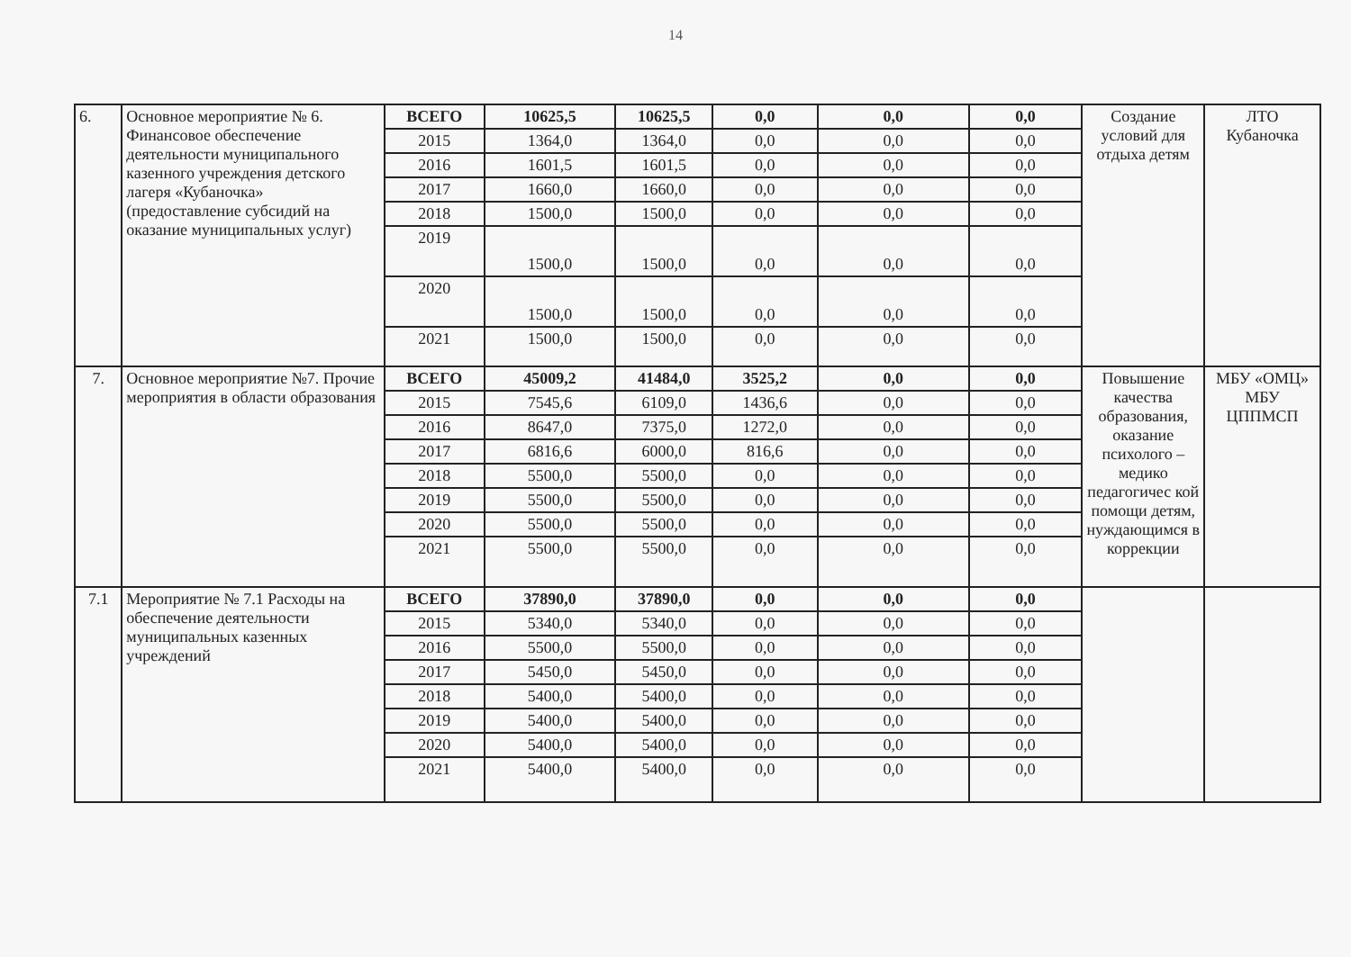14
| 6. | Основное мероприятие № 6. Финансовое обеспечение деятельности муниципального казенного учреждения детского лагеря «Кубаночка» (предоставление субсидий на оказание муниципальных услуг) | ВСЕГО | 10625,5 | 10625,5 | 0,0 | 0,0 | 0,0 | Создание условий для отдыха детям | ЛТО Кубаночка |
| | | 2015 | 1364,0 | 1364,0 | 0,0 | 0,0 | 0,0 | | |
| | | 2016 | 1601,5 | 1601,5 | 0,0 | 0,0 | 0,0 | | |
| | | 2017 | 1660,0 | 1660,0 | 0,0 | 0,0 | 0,0 | | |
| | | 2018 | 1500,0 | 1500,0 | 0,0 | 0,0 | 0,0 | | |
| | | 2019 | 1500,0 | 1500,0 | 0,0 | 0,0 | 0,0 | | |
| | | 2020 | 1500,0 | 1500,0 | 0,0 | 0,0 | 0,0 | | |
| | | 2021 | 1500,0 | 1500,0 | 0,0 | 0,0 | 0,0 | | |
| 7. | Основное мероприятие №7. Прочие мероприятия в области образования | ВСЕГО | 45009,2 | 41484,0 | 3525,2 | 0,0 | 0,0 | Повышение качества образования, оказание психолого – медико педагогичес кой помощи детям, нуждающимся в коррекции | МБУ «ОМЦ» МБУ ЦППМСП |
| | | 2015 | 7545,6 | 6109,0 | 1436,6 | 0,0 | 0,0 | | |
| | | 2016 | 8647,0 | 7375,0 | 1272,0 | 0,0 | 0,0 | | |
| | | 2017 | 6816,6 | 6000,0 | 816,6 | 0,0 | 0,0 | | |
| | | 2018 | 5500,0 | 5500,0 | 0,0 | 0,0 | 0,0 | | |
| | | 2019 | 5500,0 | 5500,0 | 0,0 | 0,0 | 0,0 | | |
| | | 2020 | 5500,0 | 5500,0 | 0,0 | 0,0 | 0,0 | | |
| | | 2021 | 5500,0 | 5500,0 | 0,0 | 0,0 | 0,0 | | |
| 7.1 | Мероприятие № 7.1 Расходы на обеспечение деятельности муниципальных казенных учреждений | ВСЕГО | 37890,0 | 37890,0 | 0,0 | 0,0 | 0,0 | | |
| | | 2015 | 5340,0 | 5340,0 | 0,0 | 0,0 | 0,0 | | |
| | | 2016 | 5500,0 | 5500,0 | 0,0 | 0,0 | 0,0 | | |
| | | 2017 | 5450,0 | 5450,0 | 0,0 | 0,0 | 0,0 | | |
| | | 2018 | 5400,0 | 5400,0 | 0,0 | 0,0 | 0,0 | | |
| | | 2019 | 5400,0 | 5400,0 | 0,0 | 0,0 | 0,0 | | |
| | | 2020 | 5400,0 | 5400,0 | 0,0 | 0,0 | 0,0 | | |
| | | 2021 | 5400,0 | 5400,0 | 0,0 | 0,0 | 0,0 | | |